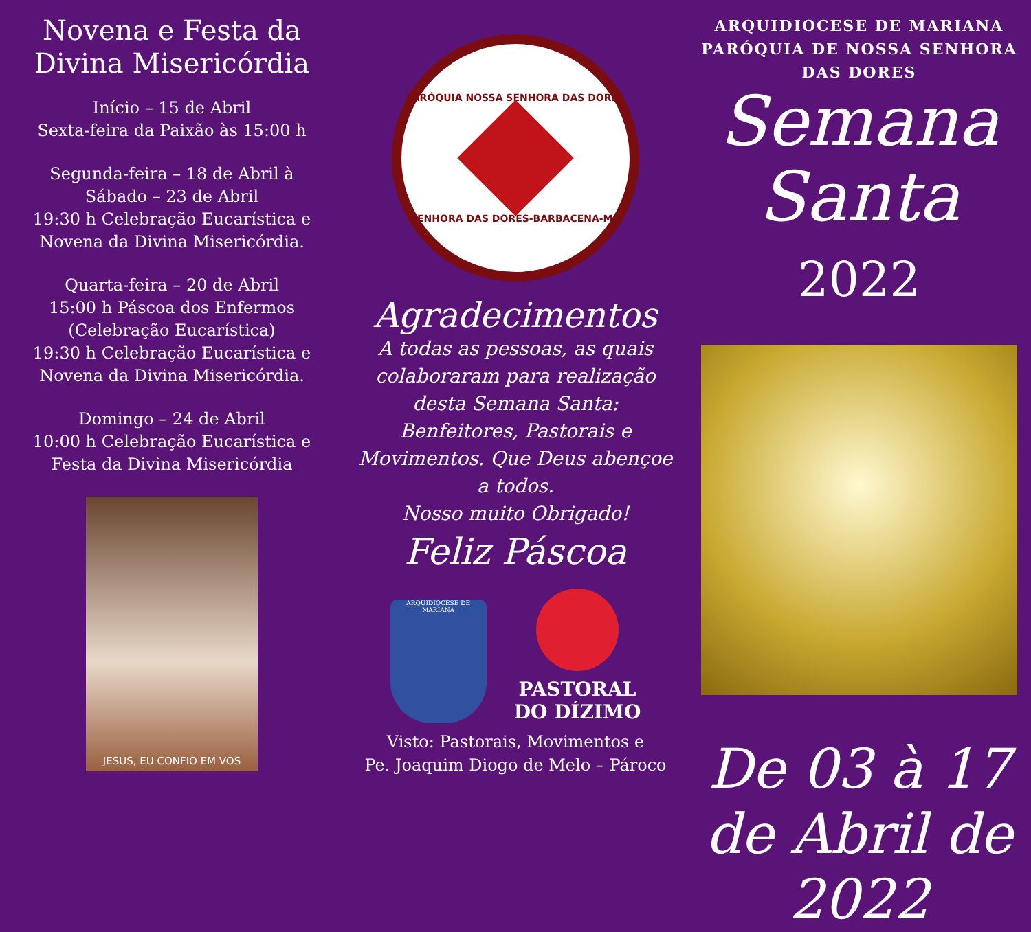Novena e Festa da Divina Misericórdia
Início – 15 de Abril
Sexta-feira da Paixão às 15:00 h
Segunda-feira – 18 de Abril à Sábado – 23 de Abril
19:30 h Celebração Eucarística e Novena da Divina Misericórdia.
Quarta-feira – 20 de Abril
15:00 h Páscoa dos Enfermos (Celebração Eucarística)
19:30 h Celebração Eucarística e Novena da Divina Misericórdia.
Domingo – 24 de Abril
10:00 h Celebração Eucarística e Festa da Divina Misericórdia
JESUS, EU CONFIO EM VÓS
PARÓQUIA NOSSA SENHORA DAS DORES
SENHORA DAS DORES-BARBACENA-MG
Agradecimentos
A todas as pessoas, as quais colaboraram para realização desta Semana Santa: Benfeitores, Pastorais e Movimentos. Que Deus abençoe a todos.
Nosso muito Obrigado!
Feliz Páscoa
ARQUIDIOCESE DE MARIANA
PASTORAL
DO DÍZIMO
Visto: Pastorais, Movimentos e
Pe. Joaquim Diogo de Melo – Pároco
ARQUIDIOCESE DE MARIANA
PARÓQUIA DE NOSSA SENHORA DAS DORES
Semana
Santa 2022
De 03 à 17 de Abril de 2022